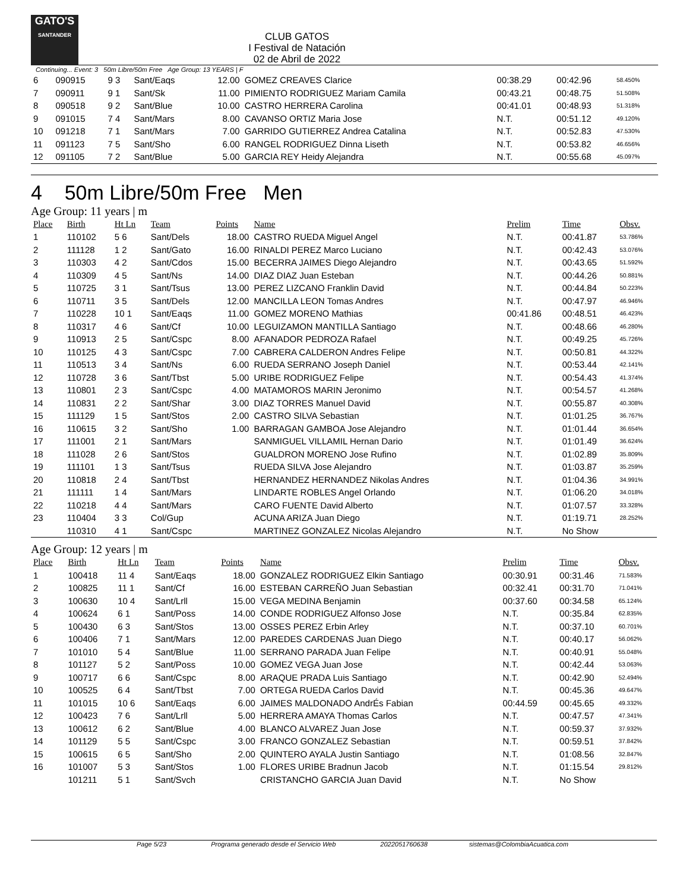GATO'S
SANTANDER
CLUB GATOS
I Festival de Natación
02 de Abril de 2022
Continuing... Event: 3 50m Libre/50m Free Age Group: 13 YEARS | F
| 6 | 090915 | 9 3 | Sant/Eaqs | 12.00 | GOMEZ CREAVES Clarice | 00:38.29 | 00:42.96 | 58.450% |
| 7 | 090911 | 9 1 | Sant/Sk | 11.00 | PIMIENTO RODRIGUEZ Mariam Camila | 00:43.21 | 00:48.75 | 51.508% |
| 8 | 090518 | 9 2 | Sant/Blue | 10.00 | CASTRO HERRERA Carolina | 00:41.01 | 00:48.93 | 51.318% |
| 9 | 091015 | 7 4 | Sant/Mars | 8.00 | CAVANSO ORTIZ Maria Jose | N.T. | 00:51.12 | 49.120% |
| 10 | 091218 | 7 1 | Sant/Mars | 7.00 | GARRIDO GUTIERREZ Andrea Catalina | N.T. | 00:52.83 | 47.530% |
| 11 | 091123 | 7 5 | Sant/Sho | 6.00 | RANGEL RODRIGUEZ Dinna Liseth | N.T. | 00:53.82 | 46.656% |
| 12 | 091105 | 7 2 | Sant/Blue | 5.00 | GARCIA REY Heidy Alejandra | N.T. | 00:55.68 | 45.097% |
4 50m Libre/50m Free Men
Age Group: 11 years | m
| Place | Birth | Ht Ln | Team | Points | Name | Prelim | Time | Obsv. |
| --- | --- | --- | --- | --- | --- | --- | --- | --- |
| 1 | 110102 | 5 6 | Sant/Dels | 18.00 | CASTRO RUEDA Miguel Angel | N.T. | 00:41.87 | 53.786% |
| 2 | 111128 | 1 2 | Sant/Gato | 16.00 | RINALDI PEREZ Marco Luciano | N.T. | 00:42.43 | 53.076% |
| 3 | 110303 | 4 2 | Sant/Cdos | 15.00 | BECERRA JAIMES Diego Alejandro | N.T. | 00:43.65 | 51.592% |
| 4 | 110309 | 4 5 | Sant/Ns | 14.00 | DIAZ DIAZ Juan Esteban | N.T. | 00:44.26 | 50.881% |
| 5 | 110725 | 3 1 | Sant/Tsus | 13.00 | PEREZ LIZCANO Franklin David | N.T. | 00:44.84 | 50.223% |
| 6 | 110711 | 3 5 | Sant/Dels | 12.00 | MANCILLA LEON Tomas Andres | N.T. | 00:47.97 | 46.946% |
| 7 | 110228 | 10 1 | Sant/Eaqs | 11.00 | GOMEZ MORENO Mathias | 00:41.86 | 00:48.51 | 46.423% |
| 8 | 110317 | 4 6 | Sant/Cf | 10.00 | LEGUIZAMON MANTILLA Santiago | N.T. | 00:48.66 | 46.280% |
| 9 | 110913 | 2 5 | Sant/Cspc | 8.00 | AFANADOR PEDROZA Rafael | N.T. | 00:49.25 | 45.726% |
| 10 | 110125 | 4 3 | Sant/Cspc | 7.00 | CABRERA CALDERON Andres Felipe | N.T. | 00:50.81 | 44.322% |
| 11 | 110513 | 3 4 | Sant/Ns | 6.00 | RUEDA SERRANO Joseph Daniel | N.T. | 00:53.44 | 42.141% |
| 12 | 110728 | 3 6 | Sant/Tbst | 5.00 | URIBE RODRIGUEZ Felipe | N.T. | 00:54.43 | 41.374% |
| 13 | 110801 | 2 3 | Sant/Cspc | 4.00 | MATAMOROS MARIN Jeronimo | N.T. | 00:54.57 | 41.268% |
| 14 | 110831 | 2 2 | Sant/Shar | 3.00 | DIAZ TORRES Manuel David | N.T. | 00:55.87 | 40.308% |
| 15 | 111129 | 1 5 | Sant/Stos | 2.00 | CASTRO SILVA Sebastian | N.T. | 01:01.25 | 36.767% |
| 16 | 110615 | 3 2 | Sant/Sho | 1.00 | BARRAGAN GAMBOA Jose Alejandro | N.T. | 01:01.44 | 36.654% |
| 17 | 111001 | 2 1 | Sant/Mars | | SANMIGUEL VILLAMIL Hernan Dario | N.T. | 01:01.49 | 36.624% |
| 18 | 111028 | 2 6 | Sant/Stos | | GUALDRON MORENO Jose Rufino | N.T. | 01:02.89 | 35.809% |
| 19 | 111101 | 1 3 | Sant/Tsus | | RUEDA SILVA Jose Alejandro | N.T. | 01:03.87 | 35.259% |
| 20 | 110818 | 2 4 | Sant/Tbst | | HERNANDEZ HERNANDEZ Nikolas Andres | N.T. | 01:04.36 | 34.991% |
| 21 | 111111 | 1 4 | Sant/Mars | | LINDARTE ROBLES Angel Orlando | N.T. | 01:06.20 | 34.018% |
| 22 | 110218 | 4 4 | Sant/Mars | | CARO FUENTE David Alberto | N.T. | 01:07.57 | 33.328% |
| 23 | 110404 | 3 3 | Col/Gup | | ACUNA ARIZA Juan Diego | N.T. | 01:19.71 | 28.252% |
| | 110310 | 4 1 | Sant/Cspc | | MARTINEZ GONZALEZ Nicolas Alejandro | N.T. | No Show | |
Age Group: 12 years | m
| Place | Birth | Ht Ln | Team | Points | Name | Prelim | Time | Obsv. |
| --- | --- | --- | --- | --- | --- | --- | --- | --- |
| 1 | 100418 | 11 4 | Sant/Eaqs | 18.00 | GONZALEZ RODRIGUEZ Elkin Santiago | 00:30.91 | 00:31.46 | 71.583% |
| 2 | 100825 | 11 1 | Sant/Cf | 16.00 | ESTEBAN CARREÑO Juan Sebastian | 00:32.41 | 00:31.70 | 71.041% |
| 3 | 100630 | 10 4 | Sant/Lrll | 15.00 | VEGA MEDINA Benjamin | 00:37.60 | 00:34.58 | 65.124% |
| 4 | 100624 | 6 1 | Sant/Poss | 14.00 | CONDE RODRIGUEZ Alfonso Jose | N.T. | 00:35.84 | 62.835% |
| 5 | 100430 | 6 3 | Sant/Stos | 13.00 | OSSES PEREZ Erbin Arley | N.T. | 00:37.10 | 60.701% |
| 6 | 100406 | 7 1 | Sant/Mars | 12.00 | PAREDES CARDENAS Juan Diego | N.T. | 00:40.17 | 56.062% |
| 7 | 101010 | 5 4 | Sant/Blue | 11.00 | SERRANO PARADA Juan Felipe | N.T. | 00:40.91 | 55.048% |
| 8 | 101127 | 5 2 | Sant/Poss | 10.00 | GOMEZ VEGA Juan Jose | N.T. | 00:42.44 | 53.063% |
| 9 | 100717 | 6 6 | Sant/Cspc | 8.00 | ARAQUE PRADA Luis Santiago | N.T. | 00:42.90 | 52.494% |
| 10 | 100525 | 6 4 | Sant/Tbst | 7.00 | ORTEGA RUEDA Carlos David | N.T. | 00:45.36 | 49.647% |
| 11 | 101015 | 10 6 | Sant/Eaqs | 6.00 | JAIMES MALDONADO AndrÉs Fabian | 00:44.59 | 00:45.65 | 49.332% |
| 12 | 100423 | 7 6 | Sant/Lrll | 5.00 | HERRERA AMAYA Thomas Carlos | N.T. | 00:47.57 | 47.341% |
| 13 | 100612 | 6 2 | Sant/Blue | 4.00 | BLANCO ALVAREZ Juan Jose | N.T. | 00:59.37 | 37.932% |
| 14 | 101129 | 5 5 | Sant/Cspc | 3.00 | FRANCO GONZALEZ Sebastian | N.T. | 00:59.51 | 37.842% |
| 15 | 100615 | 6 5 | Sant/Sho | 2.00 | QUINTERO AYALA Justin Santiago | N.T. | 01:08.56 | 32.847% |
| 16 | 101007 | 5 3 | Sant/Stos | 1.00 | FLORES URIBE Bradnun Jacob | N.T. | 01:15.54 | 29.812% |
| | 101211 | 5 1 | Sant/Svch | | CRISTANCHO GARCIA Juan David | N.T. | No Show | |
Page 5/23 Programa generado desde el Servicio Web 2022051760638 sistemas@ColombiaAcuatica.com